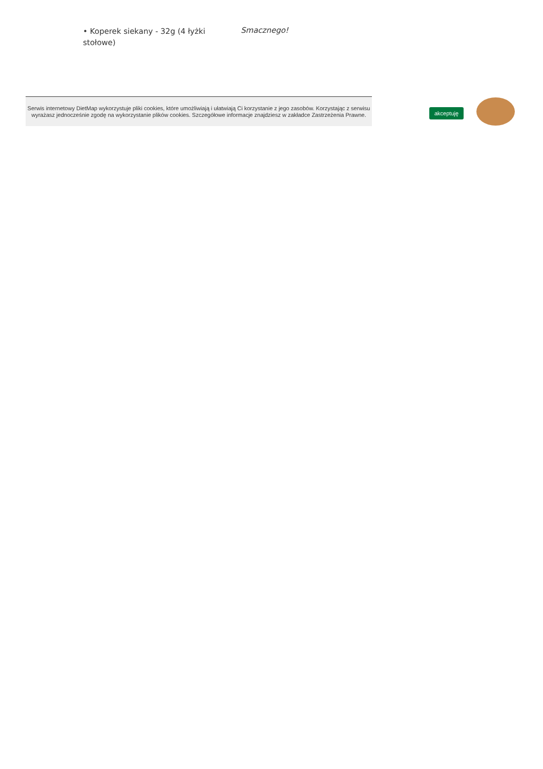• Koperek siekany - 32g (4 łyżki stołowe)
Smacznego!
Serwis internetowy DietMap wykorzystuje pliki cookies, które umożliwiają i ułatwiają Ci korzystanie z jego zasobów. Korzystając z serwisu wyrażasz jednocześnie zgodę na wykorzystanie plików cookies. Szczegółowe informacje znajdziesz w zakładce Zastrzeżenia Prawne.
akceptuję